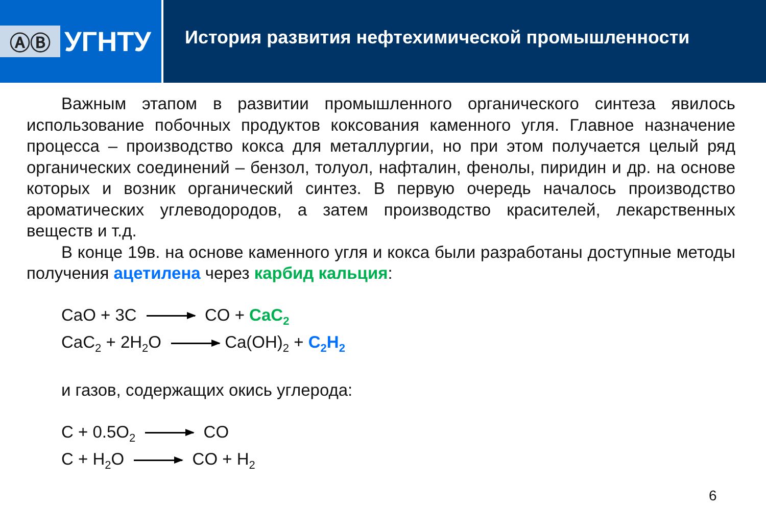ⒶⒷ
УГНТУ
История развития нефтехимической промышленности
Важным этапом в развитии промышленного органического синтеза явилось использование побочных продуктов коксования каменного угля. Главное назначение процесса – производство кокса для металлургии, но при этом получается целый ряд органических соединений – бензол, толуол, нафталин, фенолы, пиридин и др. на основе которых и возник органический синтез. В первую очередь началось производство ароматических углеводородов, а затем производство красителей, лекарственных веществ и т.д.
В конце 19в. на основе каменного угля и кокса были разработаны доступные методы получения ацетилена через карбид кальция:
CaO + 3C CO + CaC<sub>2</sub>
CaC<sub>2</sub> + 2H<sub>2</sub>O Ca(OH)<sub>2</sub> + C<sub>2</sub>H<sub>2</sub>
и газов, содержащих окись углерода:
C + 0.5O<sub>2</sub> CO
C + H<sub>2</sub>O CO + H<sub>2</sub>
6